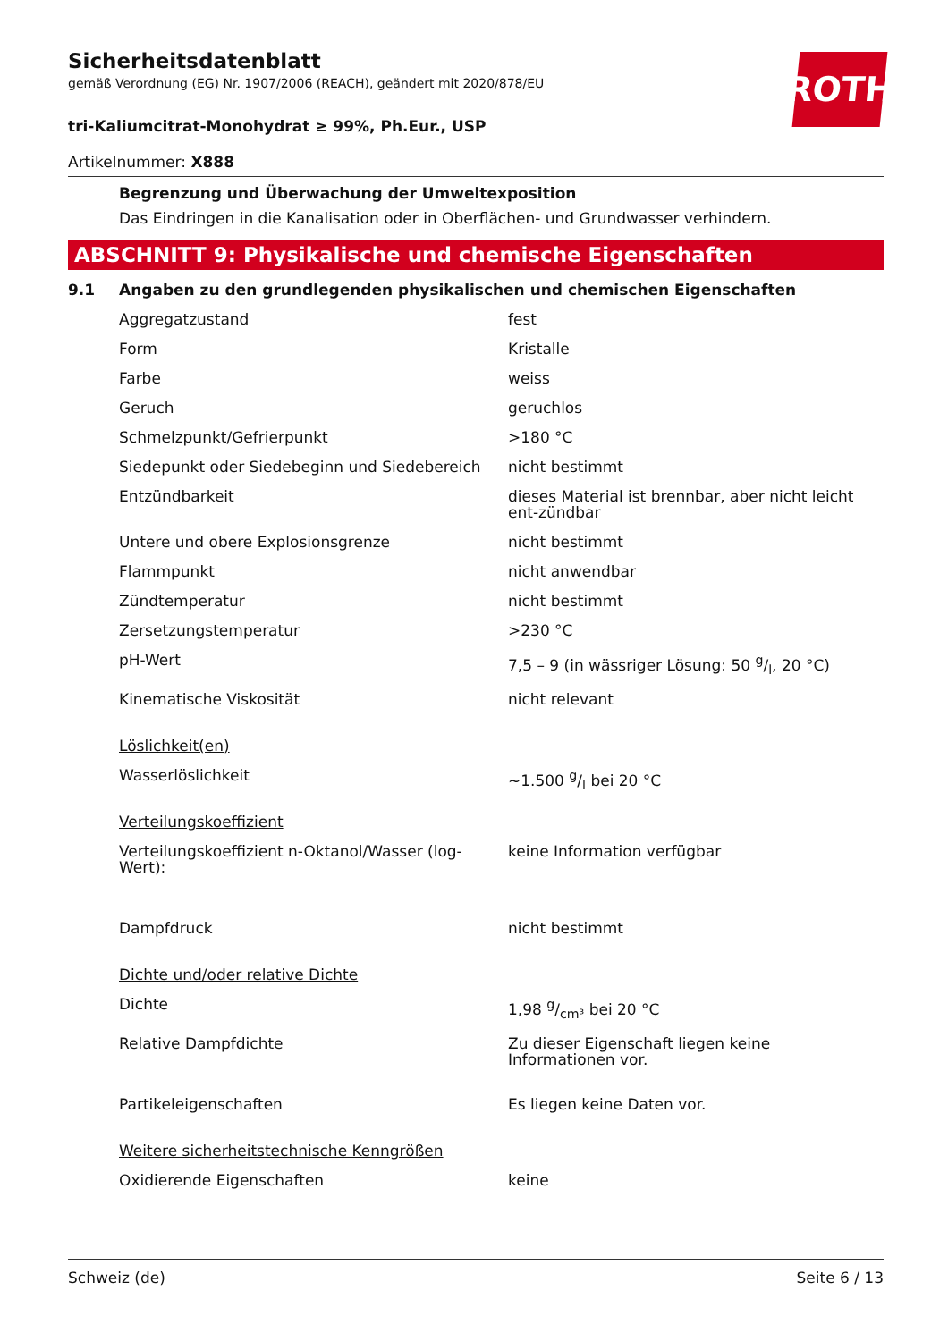ROTH
Sicherheitsdatenblatt
gemäß Verordnung (EG) Nr. 1907/2006 (REACH), geändert mit 2020/878/EU
tri-Kaliumcitrat-Monohydrat ≥ 99%, Ph.Eur., USP
Artikelnummer: X888
Begrenzung und Überwachung der Umweltexposition
Das Eindringen in die Kanalisation oder in Oberflächen- und Grundwasser verhindern.
ABSCHNITT 9: Physikalische und chemische Eigenschaften
9.1 Angaben zu den grundlegenden physikalischen und chemischen Eigenschaften
| Aggregatzustand | fest |
| Form | Kristalle |
| Farbe | weiss |
| Geruch | geruchlos |
| Schmelzpunkt/Gefrierpunkt | >180 °C |
| Siedepunkt oder Siedebeginn und Siedebereich | nicht bestimmt |
| Entzündbarkeit | dieses Material ist brennbar, aber nicht leicht ent-zündbar |
| Untere und obere Explosionsgrenze | nicht bestimmt |
| Flammpunkt | nicht anwendbar |
| Zündtemperatur | nicht bestimmt |
| Zersetzungstemperatur | >230 °C |
| pH-Wert | 7,5 – 9 (in wässriger Lösung: 50 g/l, 20 °C) |
| Kinematische Viskosität | nicht relevant |
| Löslichkeit(en) | |
| Wasserlöslichkeit | ~1.500 g/l bei 20 °C |
| Verteilungskoeffizient | |
| Verteilungskoeffizient n-Oktanol/Wasser (log-Wert): | keine Information verfügbar |
| Dampfdruck | nicht bestimmt |
| Dichte und/oder relative Dichte | |
| Dichte | 1,98 g/cm³ bei 20 °C |
| Relative Dampfdichte | Zu dieser Eigenschaft liegen keine Informationen vor. |
| Partikeleigenschaften | Es liegen keine Daten vor. |
| Weitere sicherheitstechnische Kenngrößen | |
| Oxidierende Eigenschaften | keine |
Schweiz (de) Seite 6 / 13